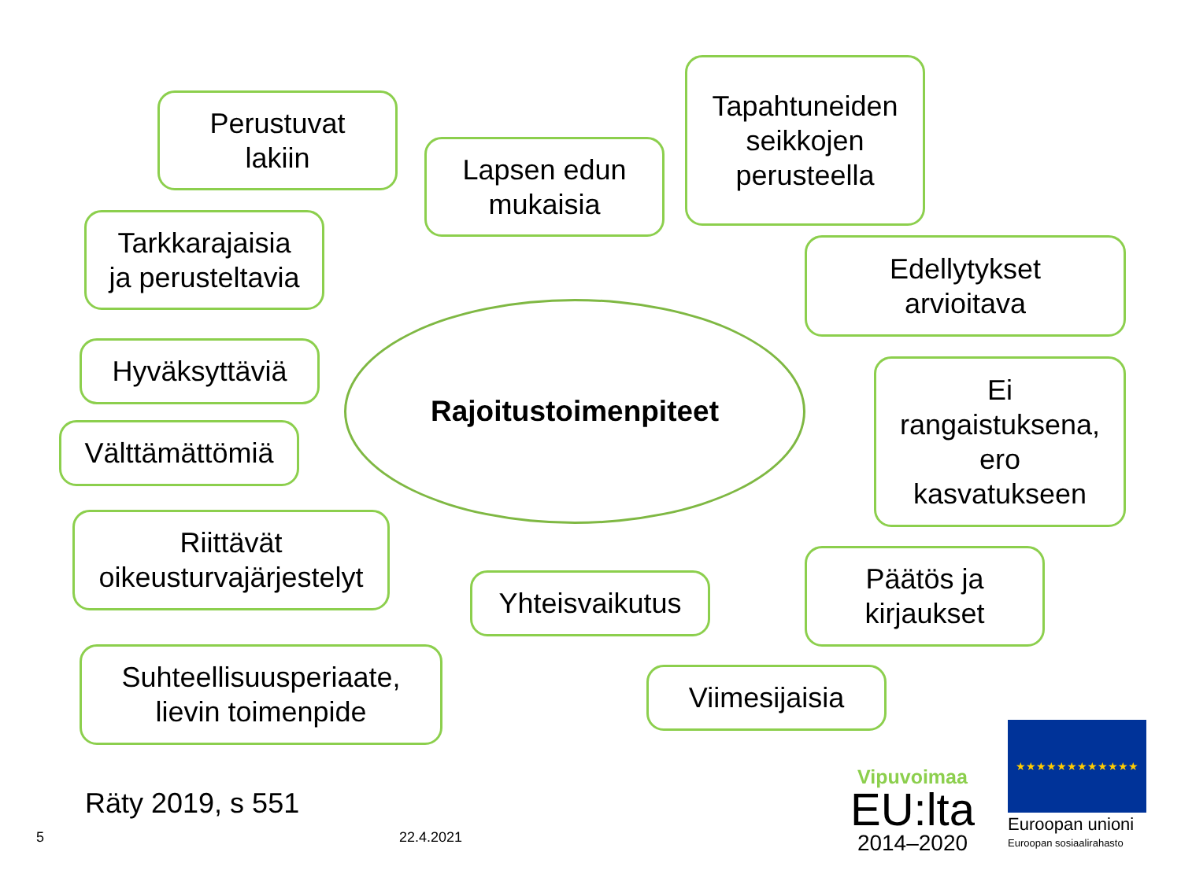Perustuvat
lakiin
Lapsen edun
mukaisia
Tapahtuneiden
seikkojen
perusteella
Tarkkarajaisia
ja perusteltavia
Edellytykset
arvioitava
Hyväksyttäviä
Rajoitustoimenpiteet
Ei
rangaistuksena,
ero
kasvatukseen
Välttämättömiä
Riittävät
oikeusturvajärjestelyt
Yhteisvaikutus
Päätös ja
kirjaukset
Suhteellisuusperiaate,
lievin toimenpide
Viimesijaisia
Räty 2019, s 551
5 22.4.2021
Vipuvoimaa
EU:lta
2014–2020
★★★★★★★★★★★★
Euroopan unioni
Euroopan sosiaalirahasto